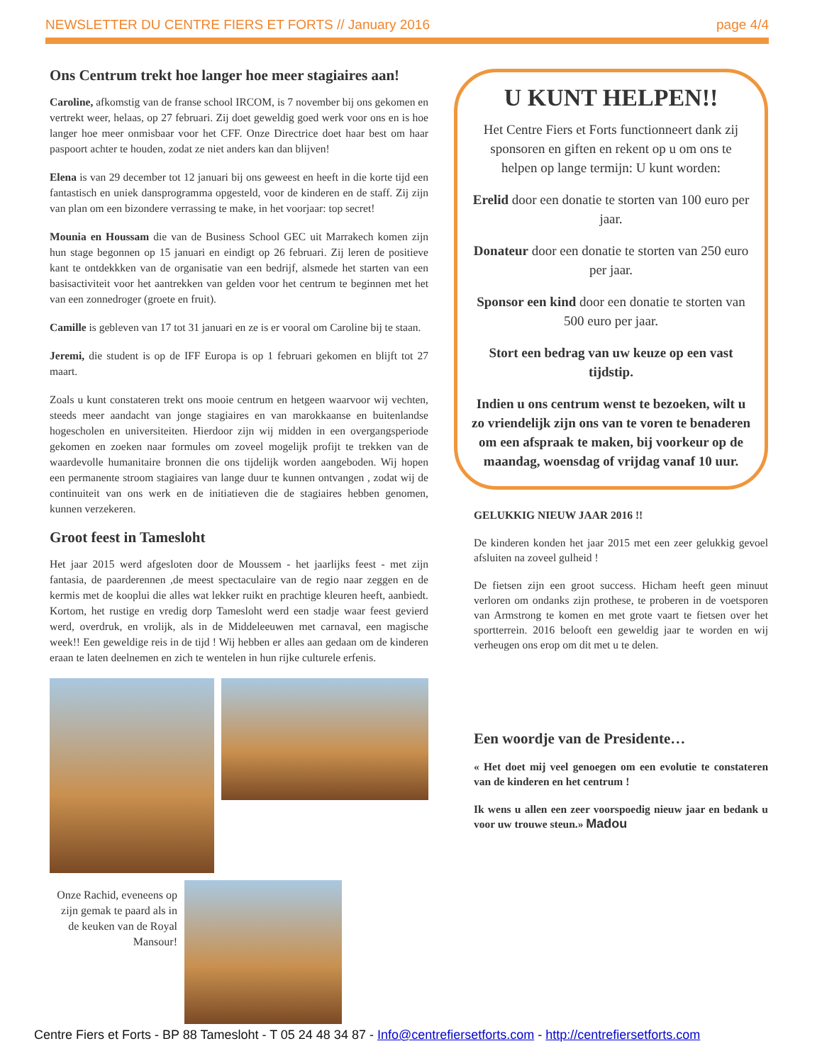NEWSLETTER DU CENTRE FIERS ET FORTS // January 2016 page 4/4
Ons Centrum trekt hoe langer hoe meer stagiaires aan!
Caroline, afkomstig van de franse school IRCOM, is 7 november bij ons gekomen en vertrekt weer, helaas, op 27 februari. Zij doet geweldig goed werk voor ons en is hoe langer hoe meer onmisbaar voor het CFF. Onze Directrice doet haar best om haar paspoort achter te houden, zodat ze niet anders kan dan blijven!
Elena is van 29 december tot 12 januari bij ons geweest en heeft in die korte tijd een fantastisch en uniek dansprogramma opgesteld, voor de kinderen en de staff. Zij zijn van plan om een bizondere verrassing te make, in het voorjaar: top secret!
Mounia en Houssam die van de Business School GEC uit Marrakech komen zijn hun stage begonnen op 15 januari en eindigt op 26 februari. Zij leren de positieve kant te ontdekkken van de organisatie van een bedrijf, alsmede het starten van een basisactiviteit voor het aantrekken van gelden voor het centrum te beginnen met het van een zonnedroger (groete en fruit).
Camille is gebleven van 17 tot 31 januari en ze is er vooral om Caroline bij te staan.
Jeremi, die student is op de IFF Europa is op 1 februari gekomen en blijft tot 27 maart.
Zoals u kunt constateren trekt ons mooie centrum en hetgeen waarvoor wij vechten, steeds meer aandacht van jonge stagiaires en van marokkaanse en buitenlandse hogescholen en universiteiten. Hierdoor zijn wij midden in een overgangsperiode gekomen en zoeken naar formules om zoveel mogelijk profijt te trekken van de waardevolle humanitaire bronnen die ons tijdelijk worden aangeboden. Wij hopen een permanente stroom stagiaires van lange duur te kunnen ontvangen , zodat wij de continuiteit van ons werk en de initiatieven die de stagiaires hebben genomen, kunnen verzekeren.
Groot feest in Tamesloht
Het jaar 2015 werd afgesloten door de Moussem - het jaarlijks feest - met zijn fantasia, de paarderennen ,de meest spectaculaire van de regio naar zeggen en de kermis met de kooplui die alles wat lekker ruikt en prachtige kleuren heeft, aanbiedt. Kortom, het rustige en vredig dorp Tamesloht werd een stadje waar feest gevierd werd, overdruk, en vrolijk, als in de Middeleeuwen met carnaval, een magische week!! Een geweldige reis in de tijd ! Wij hebben er alles aan gedaan om de kinderen eraan te laten deelnemen en zich te wentelen in hun rijke culturele erfenis.
Onze Rachid, eveneens op zijn gemak te paard als in de keuken van de Royal Mansour!
U KUNT HELPEN!!
Het Centre Fiers et Forts functionneert dank zij sponsoren en giften en rekent op u om ons te helpen op lange termijn: U kunt worden:
Erelid door een donatie te storten van 100 euro per jaar.
Donateur door een donatie te storten van 250 euro per jaar.
Sponsor een kind door een donatie te storten van 500 euro per jaar.
Stort een bedrag van uw keuze op een vast tijdstip.
Indien u ons centrum wenst te bezoeken, wilt u zo vriendelijk zijn ons van te voren te benaderen om een afspraak te maken, bij voorkeur op de maandag, woensdag of vrijdag vanaf 10 uur.
GELUKKIG NIEUW JAAR 2016 !!
De kinderen konden het jaar 2015 met een zeer gelukkig gevoel afsluiten na zoveel gulheid !
De fietsen zijn een groot success. Hicham heeft geen minuut verloren om ondanks zijn prothese, te proberen in de voetsporen van Armstrong te komen en met grote vaart te fietsen over het sportterrein. 2016 belooft een geweldig jaar te worden en wij verheugen ons erop om dit met u te delen.
Een woordje van de Presidente…
« Het doet mij veel genoegen om een evolutie te constateren van de kinderen en het centrum !
Ik wens u allen een zeer voorspoedig nieuw jaar en bedank u voor uw trouwe steun.» Madou
Centre Fiers et Forts - BP 88 Tamesloht - T 05 24 48 34 87 - Info@centrefiersetforts.com - http://centrefiersetforts.com